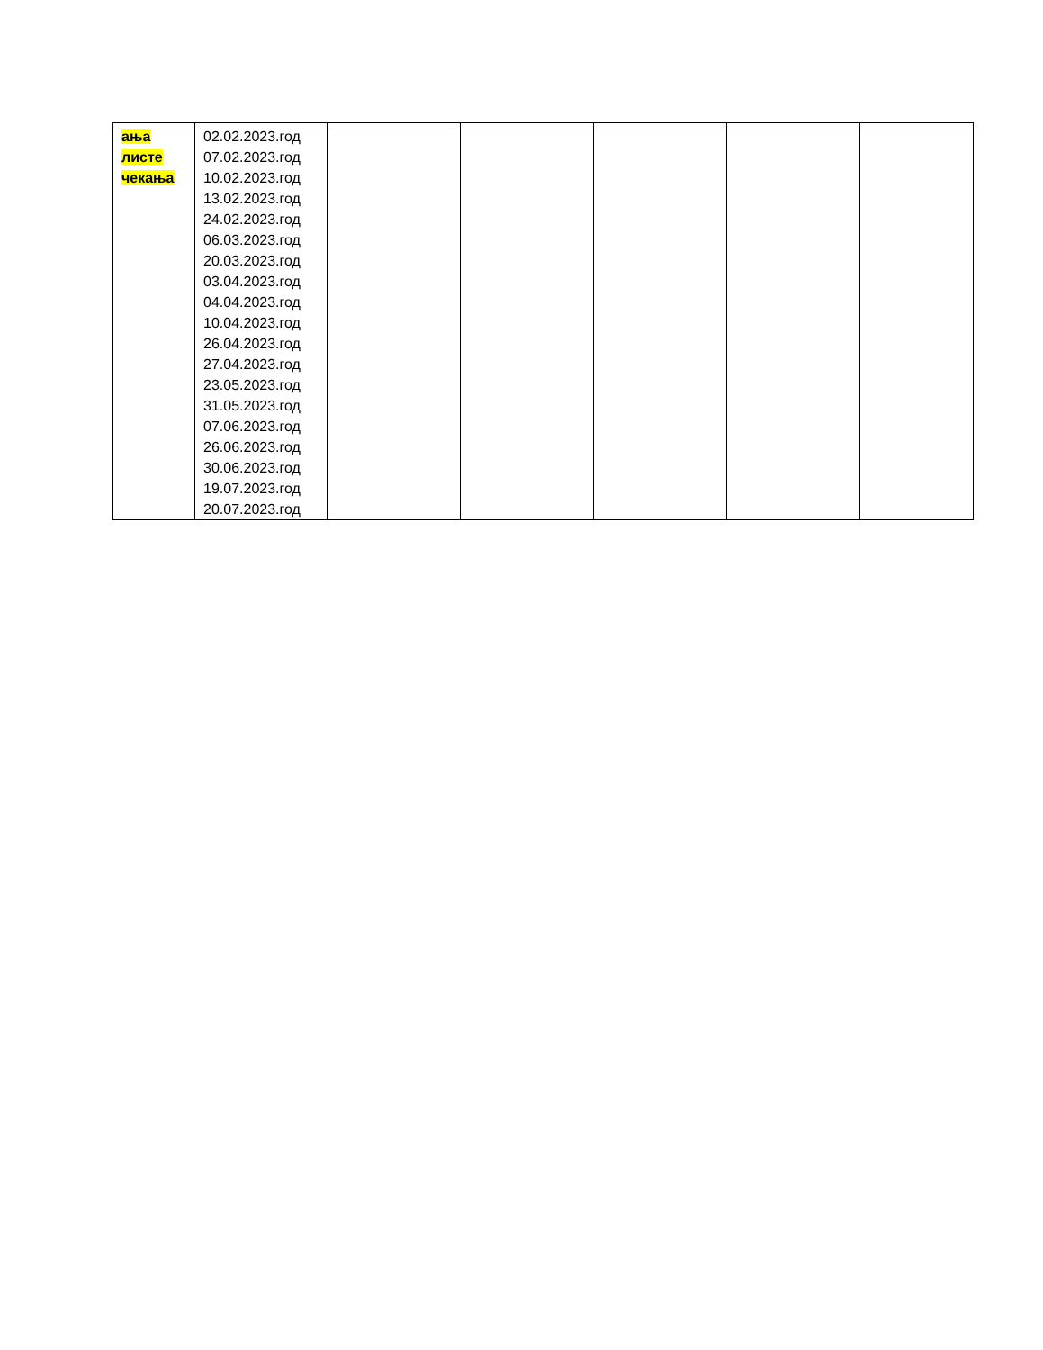| ања листе чекања | 02.02.2023.год 07.02.2023.год 10.02.2023.год 13.02.2023.год 24.02.2023.год 06.03.2023.год 20.03.2023.год 03.04.2023.год 04.04.2023.год 10.04.2023.год 26.04.2023.год 27.04.2023.год 23.05.2023.год 31.05.2023.год 07.06.2023.год 26.06.2023.год 30.06.2023.год 19.07.2023.год 20.07.2023.год | | | | | |